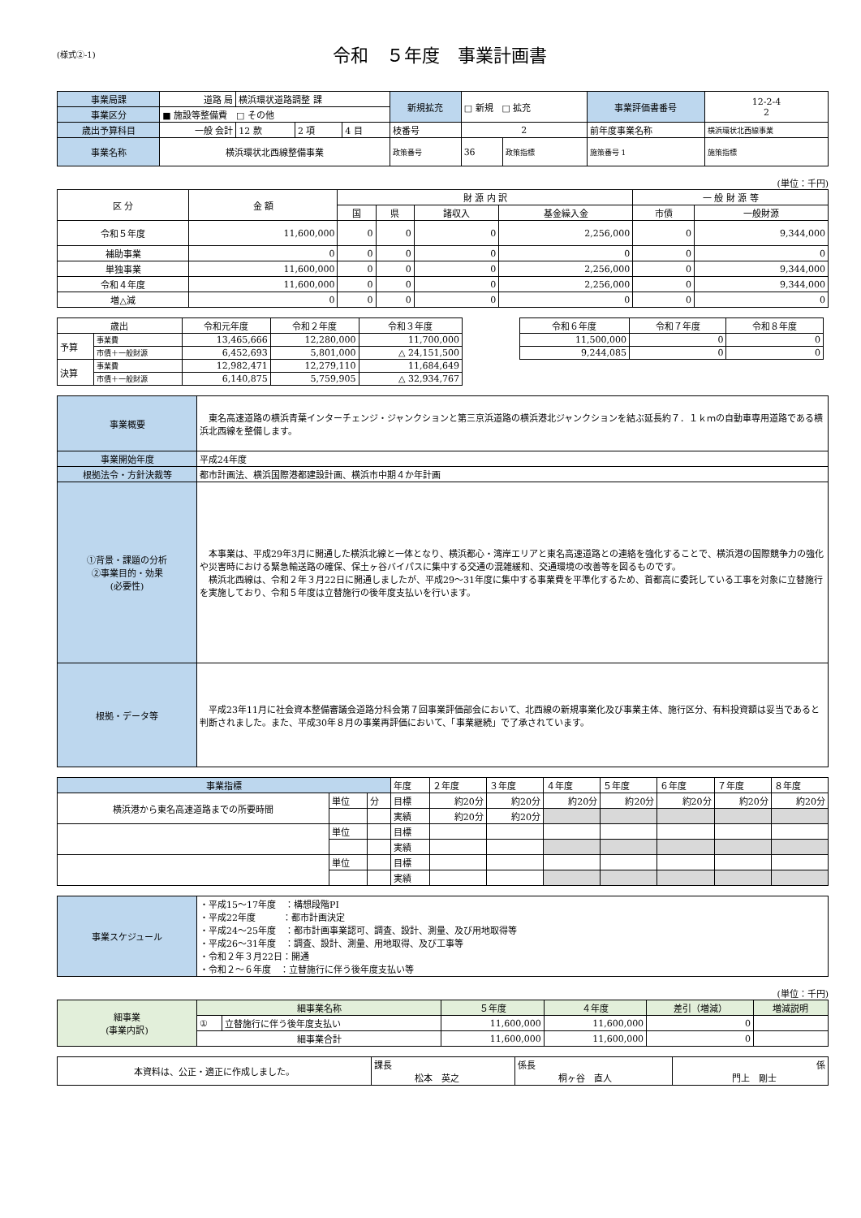(様式②-1)
令和　５年度　事業計画書
| 事業局課 | 道路 局 | 横浜環状道路調整 課 | | | 新規拡充 | □ 新規 □ 拡充 | | 事業評価書番号 | 12-2-4 2 |
| 事業区分 | ■ 施設等整備費 □ その他 | | | | | | | | |
| 歳出予算科目 | 一般 会計 | 12 款 | 2 項 | 4 目 | 枝番号 | 2 | | 前年度事業名称 | 横浜環状北西線事業 |
| 事業名称 | 横浜環状北西線整備事業 | | | | 政策番号 | 36 | 政策指標 | 施策番号 1 | 施策指標 |
(単位：千円)
| 区 分 | 金 額 | 財 源 内 訳 | | | | 一 般 財 源 等 | |
| --- | --- | --- | --- | --- | --- | --- | --- |
| | | 国 | 県 | 諸収入 | 基金繰入金 | 市債 | 一般財源 |
| 令和５年度 | 11,600,000 | 0 | 0 | 0 | 2,256,000 | 0 | 9,344,000 |
| 補助事業 | 0 | 0 | 0 | 0 | 0 | 0 | 0 |
| 単独事業 | 11,600,000 | 0 | 0 | 0 | 2,256,000 | 0 | 9,344,000 |
| 令和４年度 | 11,600,000 | 0 | 0 | 0 | 2,256,000 | 0 | 9,344,000 |
| 増△減 | 0 | 0 | 0 | 0 | 0 | 0 | 0 |
| 歳出 | | 令和元年度 | 令和２年度 | 令和３年度 |
| --- | --- | --- | --- | --- |
| 予算 | 事業費 | 13,465,666 | 12,280,000 | 11,700,000 |
| | 市債＋一般財源 | 6,452,693 | 5,801,000 | △ 24,151,500 |
| 決算 | 事業費 | 12,982,471 | 12,279,110 | 11,684,649 |
| | 市債＋一般財源 | 6,140,875 | 5,759,905 | △ 32,934,767 |
| 令和６年度 | 令和７年度 | 令和８年度 |
| --- | --- | --- |
| 11,500,000 | 0 | 0 |
| 9,244,085 | 0 | 0 |
| 事業概要 | 東名高速道路の横浜青葉インターチェンジ・ジャンクションと第三京浜道路の横浜港北ジャンクションを結ぶ延長約７．１ｋｍの自動車専用道路である横浜北西線を整備します。 |
| 事業開始年度 | 平成24年度 |
| 根拠法令・方針決裁等 | 都市計画法、横浜国際港都建設計画、横浜市中期４か年計画 |
| ①背景・課題の分析 ②事業目的・効果 (必要性) | 本事業は、平成29年3月に開通した横浜北線と一体となり、横浜都心・湾岸エリアと東名高速道路との連絡を強化することで、横浜港の国際競争力の強化や災害時における緊急輸送路の確保、保土ヶ谷バイパスに集中する交通の混雑緩和、交通環境の改善等を図るものです。 横浜北西線は、令和２年３月22日に開通しましたが、平成29～31年度に集中する事業費を平準化するため、首都高に委託している工事を対象に立替施行を実施しており、令和５年度は立替施行の後年度支払いを行います。 |
| 根拠・データ等 | 平成23年11月に社会資本整備審議会道路分科会第７回事業評価部会において、北西線の新規事業化及び事業主体、施行区分、有料投資額は妥当であると判断されました。また、平成30年８月の事業再評価において、「事業継続」で了承されています。 |
| 事業指標 | | | 年度 | ２年度 | ３年度 | ４年度 | ５年度 | ６年度 | ７年度 | ８年度 |
| 横浜港から東名高速道路までの所要時間 | 単位 | 分 | 目標 | 約20分 | 約20分 | 約20分 | 約20分 | 約20分 | 約20分 | 約20分 |
| | | | 実績 | 約20分 | 約20分 | | | | | |
| | 単位 | | 目標 | | | | | | | |
| | | | 実績 | | | | | | | |
| | 単位 | | 目標 | | | | | | | |
| | | | 実績 | | | | | | | |
| 事業スケジュール | ・平成15～17年度 ：構想段階PI ・平成22年度 ：都市計画決定 ・平成24～25年度 ：都市計画事業認可、調査、設計、測量、及び用地取得等 ・平成26～31年度 ：調査、設計、測量、用地取得、及び工事等 ・令和２年３月22日：開通 ・令和２～６年度 ：立替施行に伴う後年度支払い等 |
(単位：千円)
| 細事業 (事業内訳) | 細事業名称 | | ５年度 | ４年度 | 差引（増減） | 増減説明 |
| | ① | 立替施行に伴う後年度支払い | 11,600,000 | 11,600,000 | 0 | |
| | 細事業合計 | | 11,600,000 | 11,600,000 | 0 | |
| 本資料は、公正・適正に作成しました。 | 課長 松本 英之 | 係長 桐ヶ谷 直人 | 係 門上 剛士 |